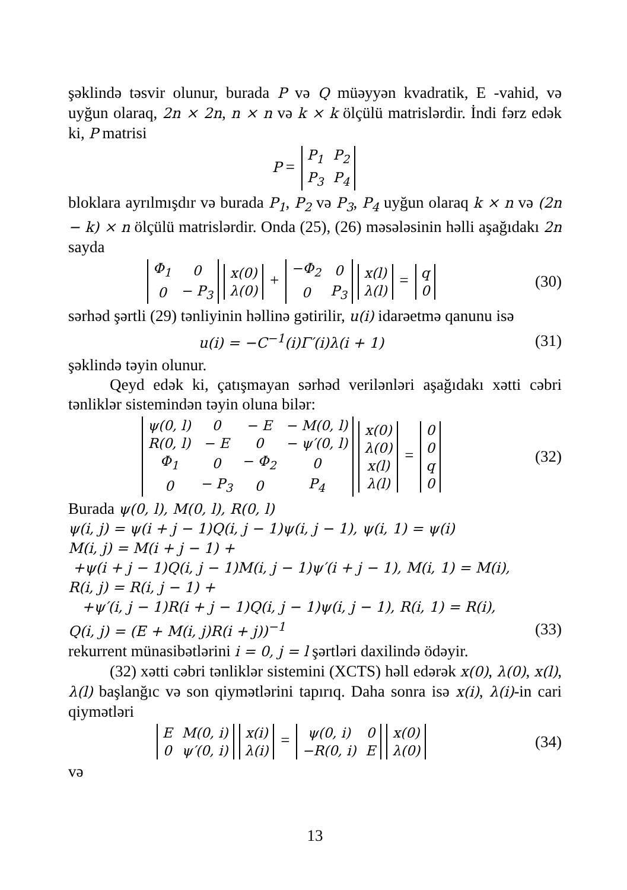şəklində təsvir olunur, burada P və Q müəyyən kvadratik, E -vahid, və uyğun olaraq, 2n × 2n, n × n və k × k ölçülü matrislərdir. İndi fərz edək ki, P matrisi
P =
| P<sub>1</sub> | P<sub>2</sub> |
| P<sub>3</sub> | P<sub>4</sub> |
bloklara ayrılmışdır və burada P<sub>1</sub>, P<sub>2</sub> və P<sub>3</sub>, P<sub>4</sub> uyğun olaraq k × n və (2n − k) × n ölçülü matrislərdir. Onda (25), (26) məsələsinin həlli aşağıdakı 2n sayda
| Φ<sub>1</sub> | 0 |
| 0 | − P<sub>3</sub> |
| x(0) |
| λ(0) |
+
| −Φ<sub>2</sub> | 0 |
| 0 | P<sub>3</sub> |
| x(l) |
| λ(l) |
=
| q |
| 0 |
(30)
sərhəd şərtli (29) tənliyinin həllinə gətirilir, u(i) idarəetmə qanunu isə
u(i) = −C<sup>−1</sup>(i)Γ′(i)λ(i + 1) (31)
şəklində təyin olunur.
Qeyd edək ki, çatışmayan sərhəd verilənləri aşağıdakı xətti cəbri tənliklər sistemindən təyin oluna bilər:
| ψ(0, l) | 0 | − E | − M(0, l) |
| R(0, l) | − E | 0 | − ψ′(0, l) |
| Φ<sub>1</sub> | 0 | − Φ<sub>2</sub> | 0 |
| 0 | − P<sub>3</sub> | 0 | P<sub>4</sub> |
| x(0) |
| λ(0) |
| x(l) |
| λ(l) |
=
| 0 |
| 0 |
| q |
| 0 |
(32)
Burada ψ(0, l), M(0, l), R(0, l)
ψ(i, j) = ψ(i + j − 1)Q(i, j − 1)ψ(i, j − 1), ψ(i, 1) = ψ(i)
M(i, j) = M(i + j − 1) +
+ψ(i + j − 1)Q(i, j − 1)M(i, j − 1)ψ′(i + j − 1), M(i, 1) = M(i),
R(i, j) = R(i, j − 1) +
+ψ′(i, j − 1)R(i + j − 1)Q(i, j − 1)ψ(i, j − 1), R(i, 1) = R(i),
Q(i, j) = (E + M(i, j)R(i + j))<sup>−1</sup>
(33)
rekurrent münasibətlərini i = 0, j = l şərtləri daxilində ödəyir.
(32) xətti cəbri tənliklər sistemini (XCTS) həll edərək x(0), λ(0), x(l), λ(l) başlanğıc və son qiymətlərini tapırıq. Daha sonra isə x(i), λ(i)-in cari qiymətləri
| E | M(0, i) |
| 0 | ψ′(0, i) |
| x(i) |
| λ(i) |
=
| ψ(0, i) | 0 |
| −R(0, i) | E |
| x(0) |
| λ(0) |
(34)
və
13